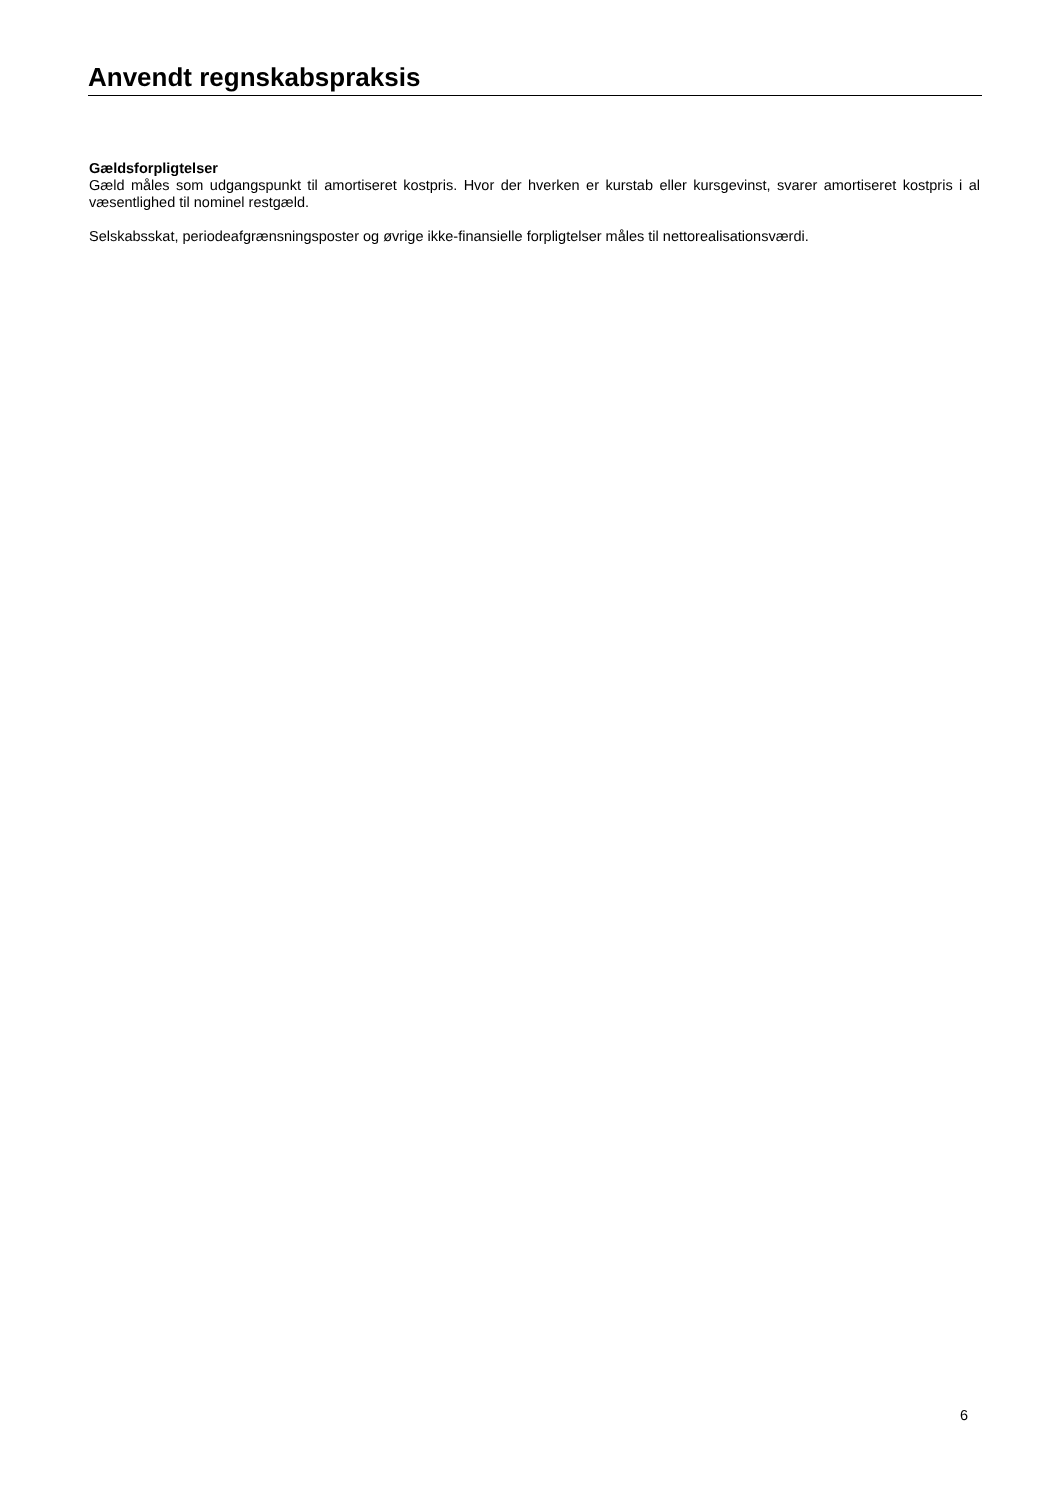Anvendt regnskabspraksis
Gældsforpligtelser
Gæld måles som udgangspunkt til amortiseret kostpris. Hvor der hverken er kurstab eller kursgevinst, svarer amortiseret kostpris i al væsentlighed til nominel restgæld.
Selskabsskat, periodeafgrænsningsposter og øvrige ikke-finansielle forpligtelser måles til nettorealisationsværdi.
6